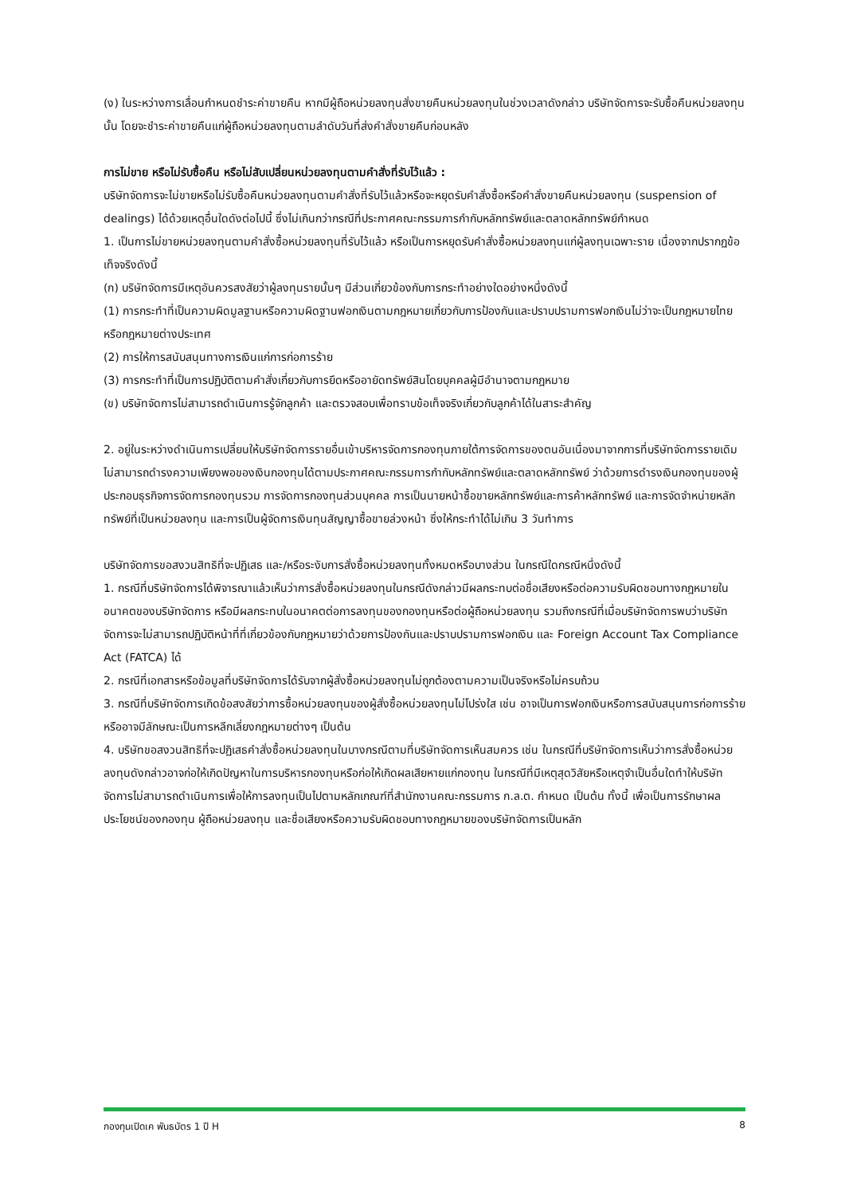(ง) ในระหว่างการเลื่อนกำหนดชำระค่าขายคืน หากมีผู้ถือหน่วยลงทุนสั่งขายคืนหน่วยลงทุนในช่วงเวลาดังกล่าว บริษัทจัดการจะรับซื้อคืนหน่วยลงทุนนั้น โดยจะชำระค่าขายคืนแก่ผู้ถือหน่วยลงทุนตามลำดับวันที่ส่งคำสั่งขายคืนก่อนหลัง
การไม่ขาย หรือไม่รับซื้อคืน หรือไม่สับเปลี่ยนหน่วยลงทุนตามคำสั่งที่รับไว้แล้ว :
บริษัทจัดการจะไม่ขายหรือไม่รับซื้อคืนหน่วยลงทุนตามคำสั่งที่รับไว้แล้วหรือจะหยุดรับคำสั่งซื้อหรือคำสั่งขายคืนหน่วยลงทุน (suspension of dealings) ได้ด้วยเหตุอื่นใดดังต่อไปนี้ ซึ่งไม่เกินกว่ากรณีที่ประกาศคณะกรรมการกำกับหลักทรัพย์และตลาดหลักทรัพย์กำหนด
1. เป็นการไม่ขายหน่วยลงทุนตามคำสั่งซื้อหน่วยลงทุนที่รับไว้แล้ว หรือเป็นการหยุดรับคำสั่งซื้อหน่วยลงทุนแก่ผู้ลงทุนเฉพาะราย เนื่องจากปรากฏข้อเท็จจริงดังนี้
(ก) บริษัทจัดการมีเหตุอันควรสงสัยว่าผู้ลงทุนรายนั้นๆ มีส่วนเกี่ยวข้องกับการกระทำอย่างใดอย่างหนึ่งดังนี้
(1) การกระทำที่เป็นความผิดมูลฐานหรือความผิดฐานฟอกเงินตามกฎหมายเกี่ยวกับการป้องกันและปราบปรามการฟอกเงินไม่ว่าจะเป็นกฎหมายไทยหรือกฎหมายต่างประเทศ
(2) การให้การสนับสนุนทางการเงินแก่การก่อการร้าย
(3) การกระทำที่เป็นการปฏิบัติตามคำสั่งเกี่ยวกับการยึดหรืออายัดทรัพย์สินโดยบุคคลผู้มีอำนาจตามกฎหมาย
(ข) บริษัทจัดการไม่สามารถดำเนินการรู้จักลูกค้า และตรวจสอบเพื่อทราบข้อเท็จจริงเกี่ยวกับลูกค้าได้ในสาระสำคัญ
2. อยู่ในระหว่างดำเนินการเปลี่ยนให้บริษัทจัดการรายอื่นเข้าบริหารจัดการกองทุนภายใต้การจัดการของตนอันเนื่องมาจากการที่บริษัทจัดการรายเดิมไม่สามารถดำรงความเพียงพอของเงินกองทุนได้ตามประกาศคณะกรรมการกำกับหลักทรัพย์และตลาดหลักทรัพย์ ว่าด้วยการดำรงเงินกองทุนของผู้ประกอบธุรกิจการจัดการกองทุนรวม การจัดการกองทุนส่วนบุคคล การเป็นนายหน้าซื้อขายหลักทรัพย์และการค้าหลักทรัพย์ และการจัดจำหน่ายหลักทรัพย์ที่เป็นหน่วยลงทุน และการเป็นผู้จัดการเงินทุนสัญญาซื้อขายล่วงหน้า ซึ่งให้กระทำได้ไม่เกิน 3 วันทำการ
บริษัทจัดการขอสงวนสิทธิที่จะปฏิเสธ และ/หรือระงับการสั่งซื้อหน่วยลงทุนทั้งหมดหรือบางส่วน ในกรณีใดกรณีหนึ่งดังนี้
1. กรณีที่บริษัทจัดการได้พิจารณาแล้วเห็นว่าการสั่งซื้อหน่วยลงทุนในกรณีดังกล่าวมีผลกระทบต่อชื่อเสียงหรือต่อความรับผิดชอบทางกฎหมายในอนาคตของบริษัทจัดการ หรือมีผลกระทบในอนาคตต่อการลงทุนของกองทุนหรือต่อผู้ถือหน่วยลงทุน รวมถึงกรณีที่เมื่อบริษัทจัดการพบว่าบริษัทจัดการจะไม่สามารถปฏิบัติหน้าที่ที่เกี่ยวข้องกับกฎหมายว่าด้วยการป้องกันและปราบปรามการฟอกเงิน และ Foreign Account Tax Compliance Act (FATCA) ได้
2. กรณีที่เอกสารหรือข้อมูลที่บริษัทจัดการได้รับจากผู้สั่งซื้อหน่วยลงทุนไม่ถูกต้องตามความเป็นจริงหรือไม่ครบถ้วน
3. กรณีที่บริษัทจัดการเกิดข้อสงสัยว่าการซื้อหน่วยลงทุนของผู้สั่งซื้อหน่วยลงทุนไม่โปร่งใส เช่น อาจเป็นการฟอกเงินหรือการสนับสนุนการก่อการร้าย หรืออาจมีลักษณะเป็นการหลีกเลี่ยงกฎหมายต่างๆ เป็นต้น
4. บริษัทขอสงวนสิทธิที่จะปฏิเสธคำสั่งซื้อหน่วยลงทุนในบางกรณีตามที่บริษัทจัดการเห็นสมควร เช่น ในกรณีที่บริษัทจัดการเห็นว่าการสั่งซื้อหน่วยลงทุนดังกล่าวอาจก่อให้เกิดปัญหาในการบริหารกองทุนหรือก่อให้เกิดผลเสียหายแก่กองทุน ในกรณีที่มีเหตุสุดวิสัยหรือเหตุจำเป็นอื่นใดทำให้บริษัทจัดการไม่สามารถดำเนินการเพื่อให้การลงทุนเป็นไปตามหลักเกณฑ์ที่สำนักงานคณะกรรมการ ก.ล.ต. กำหนด เป็นต้น ทั้งนี้ เพื่อเป็นการรักษาผลประโยชน์ของกองทุน ผู้ถือหน่วยลงทุน และชื่อเสียงหรือความรับผิดชอบทางกฎหมายของบริษัทจัดการเป็นหลัก
กองทุนเปิดเค พันธบัตร 1 ปี H 8